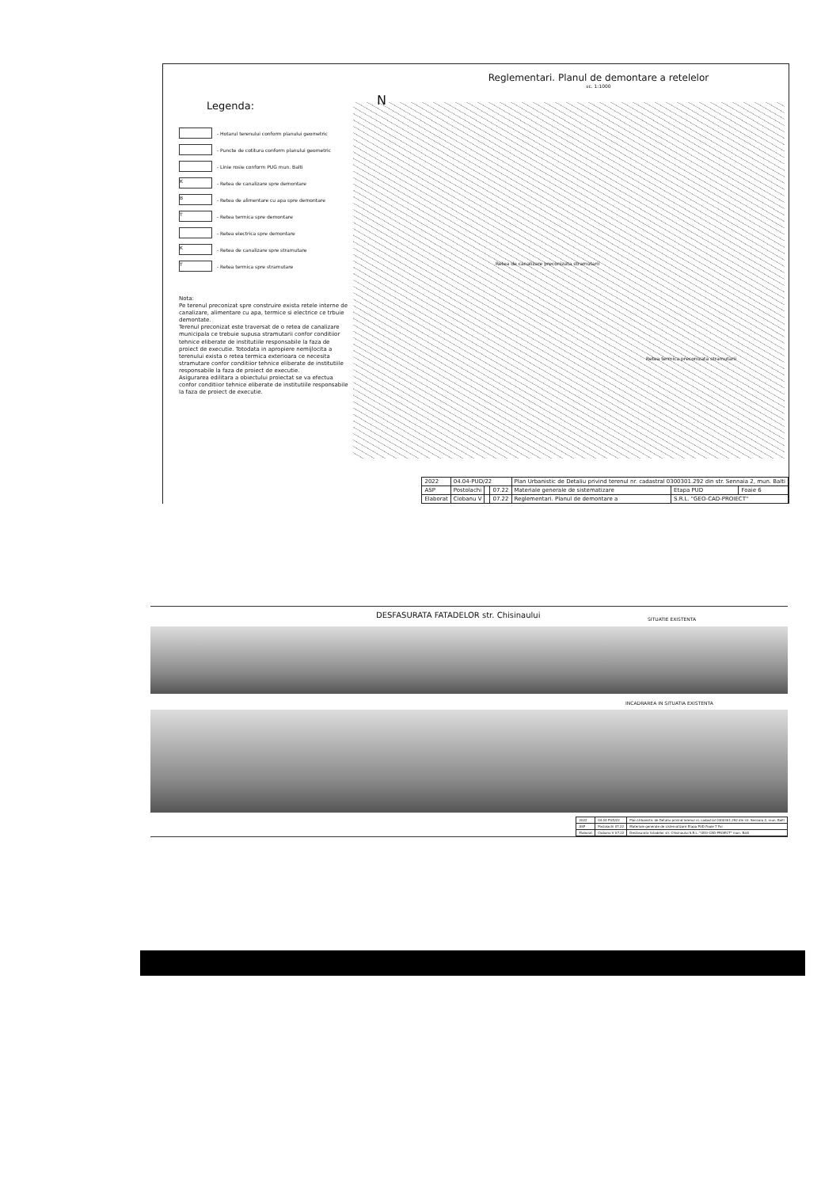Reglementari. Planul de demontare a retelelor
sc. 1:1000
Legenda:
- Hotarul terenului conform planului geometric
- Puncte de cotitura conform planului geometric
- Linie rosie conform PUG mun. Balti
K - Retea de canalizare spre demontare
B - Retea de alimentare cu apa spre demontare
T - Retea termica spre demontare
- Retea electrica spre demontare
K - Retea de canalizare spre stramutare
T - Retea termica spre stramutare
Nota:
Pe terenul preconizat spre construire exista retele interne de canalizare, alimentare cu apa, termice si electrice ce trbuie demontate.
Terenul preconizat este traversat de o retea de canalizare municipala ce trebuie supusa stramutarii confor conditiior tehnice eliberate de institutiile responsabile la faza de proiect de executie. Totodata in apropiere nemijlocita a terenului exista o retea termica exterioara ce necesita stramutare confor conditiior tehnice eliberate de institutiile responsabile la faza de proiect de executie.
Asigurarea edilitara a obiectului proiectat se va efectua confor conditiior tehnice eliberate de institutiile responsabile la faza de proiect de executie.
N
Retea de canalizare preconizata stramutarii
Retea termica preconizata stramutarii
| 2022 | 04.04-PUD/22 | | | Plan Urbanistic de Detaliu privind terenul nr. cadastral 0300301.292 din str. Sennaia 2, mun. Balti | | |
| ASP | Postolachi | | 07.22 | Materiale generale de sistematizare | Etapa PUD | Foaie 6 |
| Elaborat | Ciobanu V | | 07.22 | Reglementari. Planul de demontare a | S.R.L. "GEO-CAD-PROIECT" | |
DESFASURATA FATADELOR str. Chisinaului
SITUATIE EXISTENTA
INCADRAREA IN SITUATIA EXISTENTA
| 2022 | 04.04-PUD/22 | Plan Urbanistic de Detaliu privind terenul nr. cadastral 0300301.292 din str. Sennaia 2, mun. Balti |
| ASP | Postolachi 07.22 | Materiale generale de sistematizare Etapa PUD Foaie 7 Foi |
| Elaborat | Ciobanu V 07.22 | Desfasurata fatadelor str. Chisinaului S.R.L. "GEO-CAD-PROIECT" mun. Balti |